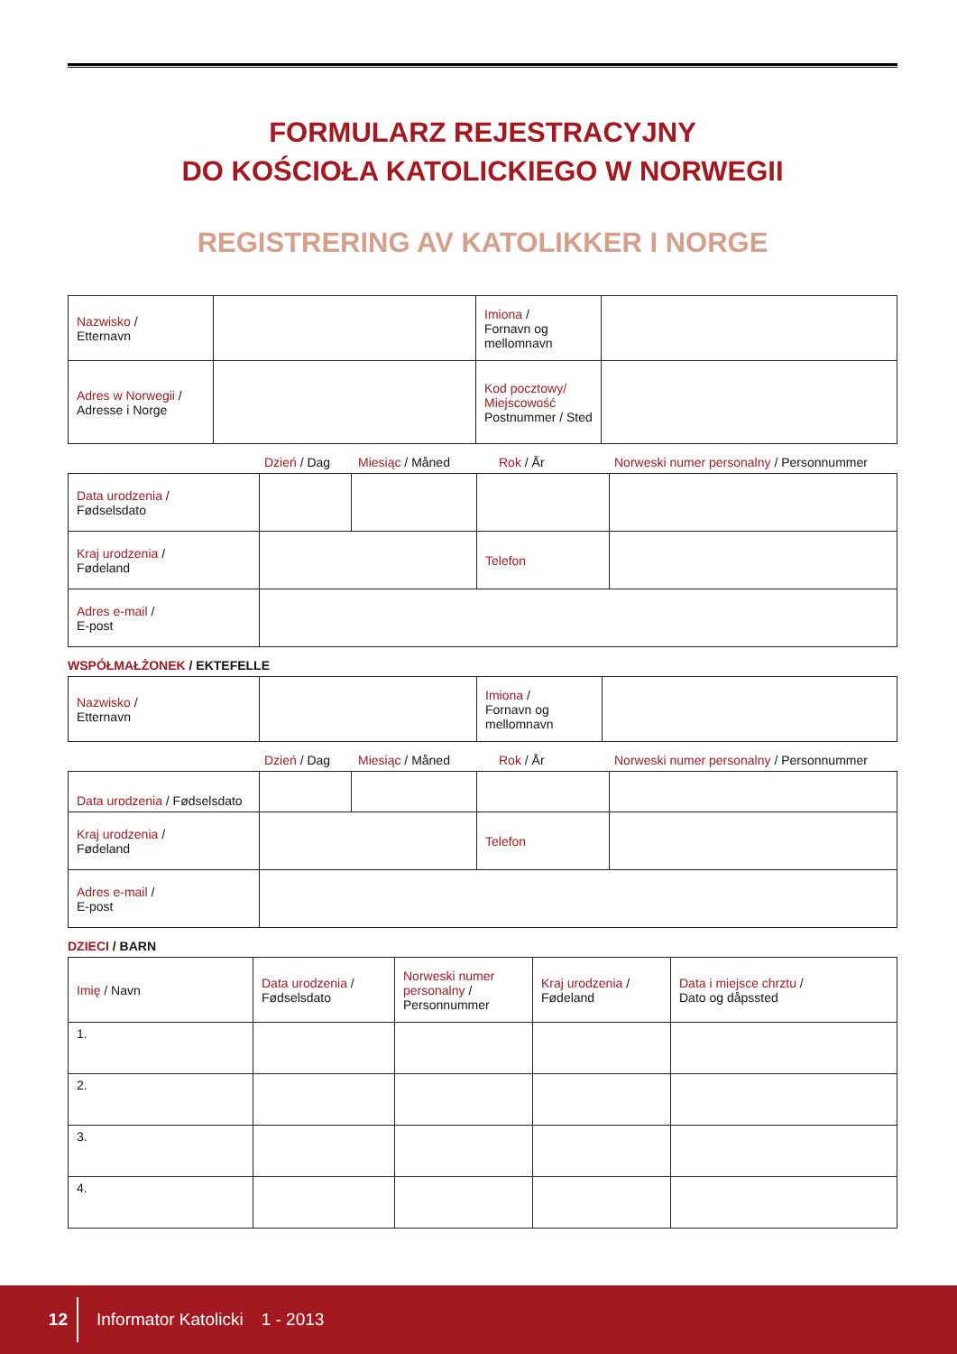FORMULARZ REJESTRACYJNY
DO KOŚCIOŁA KATOLICKIEGO W NORWEGII
REGISTRERING AV KATOLIKKER I NORGE
| Nazwisko / Etternavn | | Imiona / Fornavn og mellomnavn | |
| Adres w Norwegii / Adresse i Norge | | Kod pocztowy/ Miejscowość Postnummer / Sted | |
Dzień / Dag Miesiąc / Måned Rok / År Norweski numer personalny / Personnummer
| Data urodzenia / Fødselsdato | | | | |
| Kraj urodzenia / Fødeland | | | Telefon | |
| Adres e-mail / E-post | | | | |
WSPÓŁMAŁŻONEK / EKTEFELLE
| Nazwisko / Etternavn | | Imiona / Fornavn og mellomnavn | |
Dzień / Dag Miesiąc / Måned Rok / År Norweski numer personalny / Personnummer
| Data urodzenia / Fødselsdato | | | | |
| Kraj urodzenia / Fødeland | | | Telefon | |
| Adres e-mail / E-post | | | | |
DZIECI / BARN
| Imię / Navn | Data urodzenia / Fødselsdato | Norweski numer personalny / Personnummer | Kraj urodzenia / Fødeland | Data i miejsce chrztu / Dato og dåpssted |
| 1. | | | | |
| 2. | | | | |
| 3. | | | | |
| 4. | | | | |
12 Informator Katolicki 1 - 2013